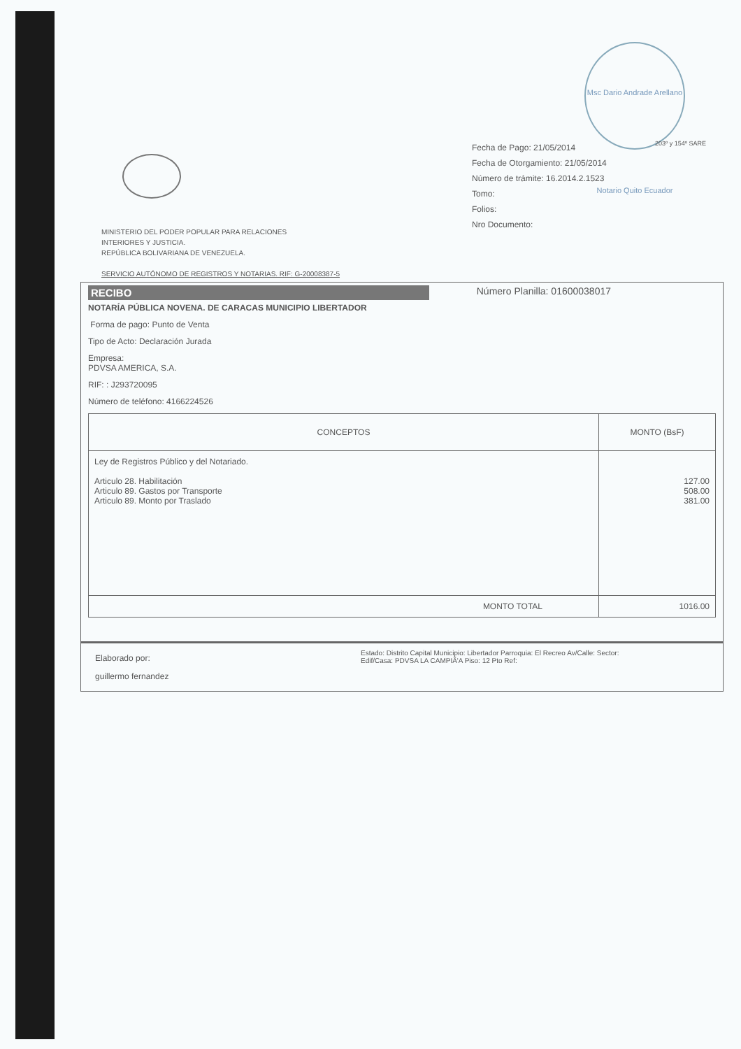Msc Dario Andrade Arellano Notario Quito Ecuador
203º y 154º SARE
MINISTERIO DEL PODER POPULAR PARA RELACIONES
INTERIORES Y JUSTICIA.
REPÚBLICA BOLIVARIANA DE VENEZUELA.
SERVICIO AUTÓNOMO DE REGISTROS Y NOTARIAS. RIF: G-20008387-5
Fecha de Pago: 21/05/2014
Fecha de Otorgamiento: 21/05/2014
Número de trámite: 16.2014.2.1523
Tomo:
Folios:
Nro Documento:
RECIBO Número Planilla: 01600038017
NOTARÍA PÚBLICA NOVENA. DE CARACAS MUNICIPIO LIBERTADOR
Forma de pago: Punto de Venta
Tipo de Acto: Declaración Jurada
Empresa:
PDVSA AMERICA, S.A.
RIF: : J293720095
Número de teléfono: 4166224526
| CONCEPTOS | MONTO (BsF) |
| --- | --- |
| Ley de Registros Público y del Notariado. Articulo 28. Habilitación Articulo 89. Gastos por Transporte Articulo 89. Monto por Traslado | 127.00 508.00 381.00 |
| MONTO TOTAL | 1016.00 |
Elaborado por:
guillermo fernandez
Estado: Distrito Capital Municipio: Libertador Parroquia: El Recreo Av/Calle: Sector:
Edif/Casa: PDVSA LA CAMPIÃ'A Piso: 12 Pto Ref: